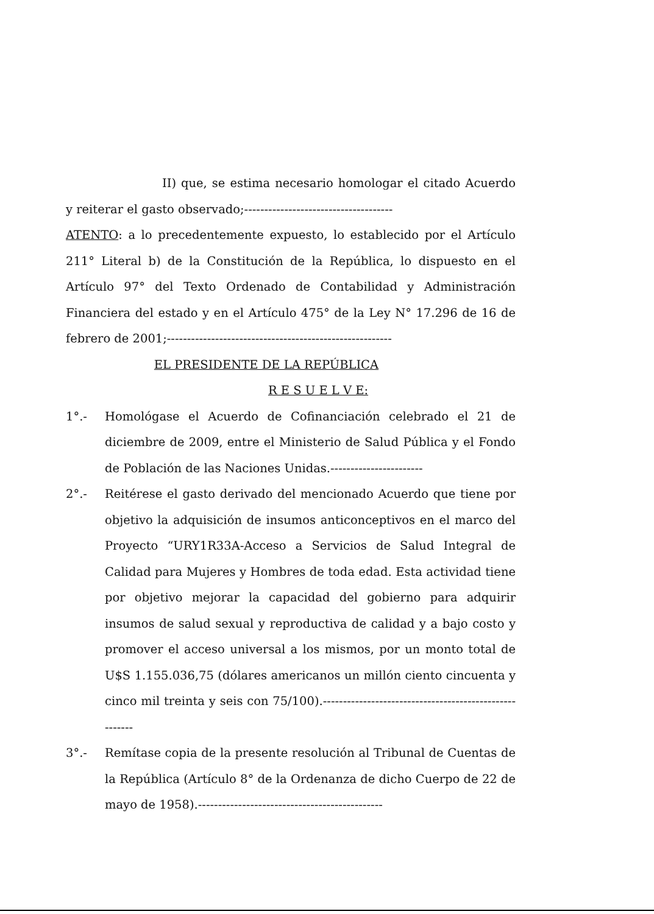II) que, se estima necesario homologar el citado Acuerdo y reiterar el gasto observado;-------------------------------------
ATENTO: a lo precedentemente expuesto, lo establecido por el Artículo 211° Literal b) de la Constitución de la República, lo dispuesto en el Artículo 97° del Texto Ordenado de Contabilidad y Administración Financiera del estado y en el Artículo 475° de la Ley N° 17.296 de 16 de febrero de 2001;--------------------------------------------------------
EL PRESIDENTE DE LA REPÚBLICA
R E S U E L V E:
1°.- Homológase el Acuerdo de Cofinanciación celebrado el 21 de diciembre de 2009, entre el Ministerio de Salud Pública y el Fondo de Población de las Naciones Unidas.-----------------------
2°.- Reitérese el gasto derivado del mencionado Acuerdo que tiene por objetivo la adquisición de insumos anticonceptivos en el marco del Proyecto “URY1R33A-Acceso a Servicios de Salud Integral de Calidad para Mujeres y Hombres de toda edad. Esta actividad tiene por objetivo mejorar la capacidad del gobierno para adquirir insumos de salud sexual y reproductiva de calidad y a bajo costo y promover el acceso universal a los mismos, por un monto total de U$S 1.155.036,75 (dólares americanos un millón ciento cincuenta y cinco mil treinta y seis con 75/100).-------------------------------------------------------
3°.- Remítase copia de la presente resolución al Tribunal de Cuentas de la República (Artículo 8° de la Ordenanza de dicho Cuerpo de 22 de mayo de 1958).----------------------------------------------